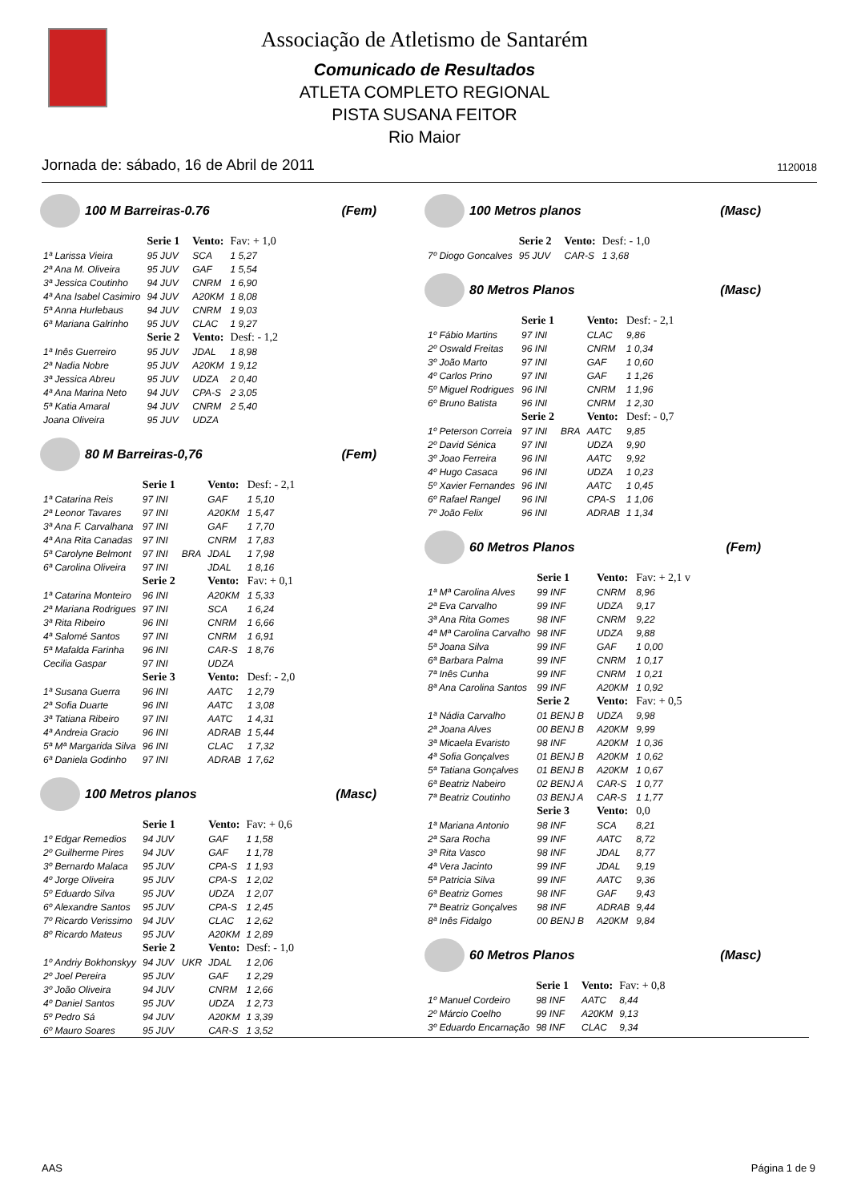Associação de Atletismo de Santarém
Comunicado de Resultados
ATLETA COMPLETO REGIONAL
PISTA SUSANA FEITOR
Rio Maior
Jornada de: sábado, 16 de Abril de 2011 1120018
100 M Barreiras-0.76 (Fem)
| | Serie 1 | | Vento: | Fav: + 1,0 |
| 1ª Larissa Vieira | 95 JUV | | SCA | 1 5,27 |
| 2ª Ana M. Oliveira | 95 JUV | | GAF | 1 5,54 |
| 3ª Jessica Coutinho | 94 JUV | | CNRM | 1 6,90 |
| 4ª Ana Isabel Casimiro | 94 JUV | | A20KM | 1 8,08 |
| 5ª Anna Hurlebaus | 94 JUV | | CNRM | 1 9,03 |
| 6ª Mariana Galrinho | 95 JUV | | CLAC | 1 9,27 |
| | Serie 2 | | Vento: | Desf: - 1,2 |
| 1ª Inês Guerreiro | 95 JUV | | JDAL | 1 8,98 |
| 2ª Nadia Nobre | 95 JUV | | A20KM | 1 9,12 |
| 3ª Jessica Abreu | 95 JUV | | UDZA | 2 0,40 |
| 4ª Ana Marina Neto | 94 JUV | | CPA-S | 2 3,05 |
| 5ª Katia Amaral | 94 JUV | | CNRM | 2 5,40 |
| Joana Oliveira | 95 JUV | | UDZA | |
80 M Barreiras-0,76 (Fem)
| | Serie 1 | | Vento: | Desf: - 2,1 |
| 1ª Catarina Reis | 97 INI | | GAF | 1 5,10 |
| 2ª Leonor Tavares | 97 INI | | A20KM | 1 5,47 |
| 3ª Ana F. Carvalhana | 97 INI | | GAF | 1 7,70 |
| 4ª Ana Rita Canadas | 97 INI | | CNRM | 1 7,83 |
| 5ª Carolyne Belmont | 97 INI | BRA | JDAL | 1 7,98 |
| 6ª Carolina Oliveira | 97 INI | | JDAL | 1 8,16 |
| | Serie 2 | | Vento: | Fav: + 0,1 |
| 1ª Catarina Monteiro | 96 INI | | A20KM | 1 5,33 |
| 2ª Mariana Rodrigues | 97 INI | | SCA | 1 6,24 |
| 3ª Rita Ribeiro | 96 INI | | CNRM | 1 6,66 |
| 4ª Salomé Santos | 97 INI | | CNRM | 1 6,91 |
| 5ª Mafalda Farinha | 96 INI | | CAR-S | 1 8,76 |
| Cecilia Gaspar | 97 INI | | UDZA | |
| | Serie 3 | | Vento: | Desf: - 2,0 |
| 1ª Susana Guerra | 96 INI | | AATC | 1 2,79 |
| 2ª Sofia Duarte | 96 INI | | AATC | 1 3,08 |
| 3ª Tatiana Ribeiro | 97 INI | | AATC | 1 4,31 |
| 4ª Andreia Gracio | 96 INI | | ADRAB | 1 5,44 |
| 5ª Mª Margarida Silva | 96 INI | | CLAC | 1 7,32 |
| 6ª Daniela Godinho | 97 INI | | ADRAB | 1 7,62 |
100 Metros planos (Masc)
| | Serie 1 | | Vento: | Fav: + 0,6 |
| 1º Edgar Remedios | 94 JUV | | GAF | 1 1,58 |
| 2º Guilherme Pires | 94 JUV | | GAF | 1 1,78 |
| 3º Bernardo Malaca | 95 JUV | | CPA-S | 1 1,93 |
| 4º Jorge Oliveira | 95 JUV | | CPA-S | 1 2,02 |
| 5º Eduardo Silva | 95 JUV | | UDZA | 1 2,07 |
| 6º Alexandre Santos | 95 JUV | | CPA-S | 1 2,45 |
| 7º Ricardo Verissimo | 94 JUV | | CLAC | 1 2,62 |
| 8º Ricardo Mateus | 95 JUV | | A20KM | 1 2,89 |
| | Serie 2 | | Vento: | Desf: - 1,0 |
| 1º Andriy Bokhonskyy | 94 JUV | UKR | JDAL | 1 2,06 |
| 2º Joel Pereira | 95 JUV | | GAF | 1 2,29 |
| 3º João Oliveira | 94 JUV | | CNRM | 1 2,66 |
| 4º Daniel Santos | 95 JUV | | UDZA | 1 2,73 |
| 5º Pedro Sá | 94 JUV | | A20KM | 1 3,39 |
| 6º Mauro Soares | 95 JUV | | CAR-S | 1 3,52 |
100 Metros planos (Masc)
| | Serie 2 | | Vento: | Desf: - 1,0 |
| 7º Diogo Goncalves | 95 JUV | | CAR-S | 1 3,68 |
80 Metros Planos (Masc)
| | Serie 1 | | Vento: | Desf: - 2,1 |
| 1º Fábio Martins | 97 INI | | CLAC | 9,86 |
| 2º Oswald Freitas | 96 INI | | CNRM | 1 0,34 |
| 3º João Marto | 97 INI | | GAF | 1 0,60 |
| 4º Carlos Prino | 97 INI | | GAF | 1 1,26 |
| 5º Miguel Rodrigues | 96 INI | | CNRM | 1 1,96 |
| 6º Bruno Batista | 96 INI | | CNRM | 1 2,30 |
| | Serie 2 | | Vento: | Desf: - 0,7 |
| 1º Peterson Correia | 97 INI | BRA | AATC | 9,85 |
| 2º David Sénica | 97 INI | | UDZA | 9,90 |
| 3º Joao Ferreira | 96 INI | | AATC | 9,92 |
| 4º Hugo Casaca | 96 INI | | UDZA | 1 0,23 |
| 5º Xavier Fernandes | 96 INI | | AATC | 1 0,45 |
| 6º Rafael Rangel | 96 INI | | CPA-S | 1 1,06 |
| 7º João Felix | 96 INI | | ADRAB | 1 1,34 |
60 Metros Planos (Fem)
| | Serie 1 | | Vento: | Fav: + 2,1 v |
| 1ª Mª Carolina Alves | 99 INF | | CNRM | 8,96 |
| 2ª Eva Carvalho | 99 INF | | UDZA | 9,17 |
| 3ª Ana Rita Gomes | 98 INF | | CNRM | 9,22 |
| 4ª Mª Carolina Carvalho | 98 INF | | UDZA | 9,88 |
| 5ª Joana Silva | 99 INF | | GAF | 1 0,00 |
| 6ª Barbara Palma | 99 INF | | CNRM | 1 0,17 |
| 7ª Inês Cunha | 99 INF | | CNRM | 1 0,21 |
| 8ª Ana Carolina Santos | 99 INF | | A20KM | 1 0,92 |
| | Serie 2 | | Vento: | Fav: + 0,5 |
| 1ª Nádia Carvalho | 01 BENJ B | | UDZA | 9,98 |
| 2ª Joana Alves | 00 BENJ B | | A20KM | 9,99 |
| 3ª Micaela Evaristo | 98 INF | | A20KM | 1 0,36 |
| 4ª Sofia Gonçalves | 01 BENJ B | | A20KM | 1 0,62 |
| 5ª Tatiana Gonçalves | 01 BENJ B | | A20KM | 1 0,67 |
| 6ª Beatriz Nabeiro | 02 BENJ A | | CAR-S | 1 0,77 |
| 7ª Beatriz Coutinho | 03 BENJ A | | CAR-S | 1 1,77 |
| | Serie 3 | | Vento: | 0,0 |
| 1ª Mariana Antonio | 98 INF | | SCA | 8,21 |
| 2ª Sara Rocha | 99 INF | | AATC | 8,72 |
| 3ª Rita Vasco | 98 INF | | JDAL | 8,77 |
| 4ª Vera Jacinto | 99 INF | | JDAL | 9,19 |
| 5ª Patricia Silva | 99 INF | | AATC | 9,36 |
| 6ª Beatriz Gomes | 98 INF | | GAF | 9,43 |
| 7ª Beatriz Gonçalves | 98 INF | | ADRAB | 9,44 |
| 8ª Inês Fidalgo | 00 BENJ B | | A20KM | 9,84 |
60 Metros Planos (Masc)
| | Serie 1 | | Vento: | Fav: + 0,8 |
| 1º Manuel Cordeiro | 98 INF | | AATC | 8,44 |
| 2º Márcio Coelho | 99 INF | | A20KM | 9,13 |
| 3º Eduardo Encarnação | 98 INF | | CLAC | 9,34 |
AAS Página 1 de 9